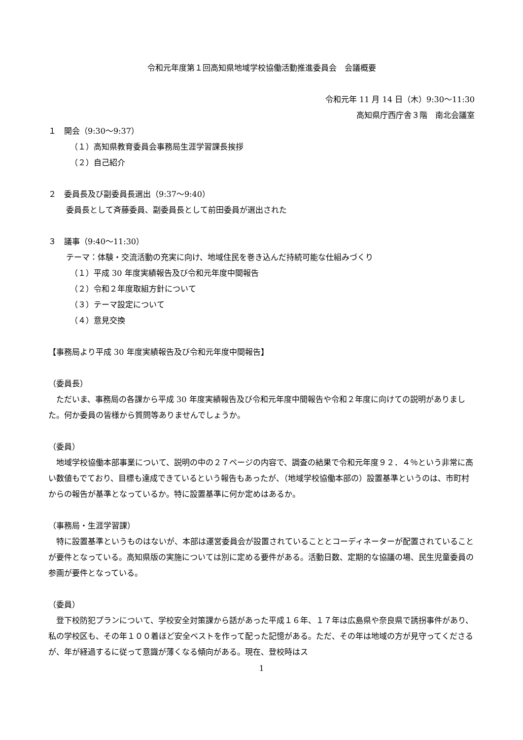令和元年度第１回高知県地域学校協働活動推進委員会　会議概要
令和元年 11 月 14 日（木）9:30〜11:30
高知県庁西庁舎３階　南北会議室
１　開会（9:30〜9:37）
（１）高知県教育委員会事務局生涯学習課長挨拶
（２）自己紹介
２　委員長及び副委員長選出（9:37〜9:40）
委員長として斉藤委員、副委員長として前田委員が選出された
３　議事（9:40〜11:30）
テーマ：体験・交流活動の充実に向け、地域住民を巻き込んだ持続可能な仕組みづくり
（１）平成 30 年度実績報告及び令和元年度中間報告
（２）令和２年度取組方針について
（３）テーマ設定について
（４）意見交換
【事務局より平成 30 年度実績報告及び令和元年度中間報告】
（委員長）
　ただいま、事務局の各課から平成 30 年度実績報告及び令和元年度中間報告や令和２年度に向けての説明がありました。何か委員の皆様から質問等ありませんでしょうか。
（委員）
　地域学校協働本部事業について、説明の中の２７ページの内容で、調査の結果で令和元年度９２．４％という非常に高い数値もでており、目標も達成できているという報告もあったが、（地域学校協働本部の）設置基準というのは、市町村からの報告が基準となっているか。特に設置基準に何か定めはあるか。
（事務局・生涯学習課）
　特に設置基準というものはないが、本部は運営委員会が設置されていることとコーディネーターが配置されていることが要件となっている。高知県版の実施については別に定める要件がある。活動日数、定期的な協議の場、民生児童委員の参画が要件となっている。
（委員）
　登下校防犯プランについて、学校安全対策課から話があった平成１６年、１７年は広島県や奈良県で誘拐事件があり、私の学校区も、その年１００着ほど安全ベストを作って配った記憶がある。ただ、その年は地域の方が見守ってくださるが、年が経過するに従って意識が薄くなる傾向がある。現在、登校時はス
1